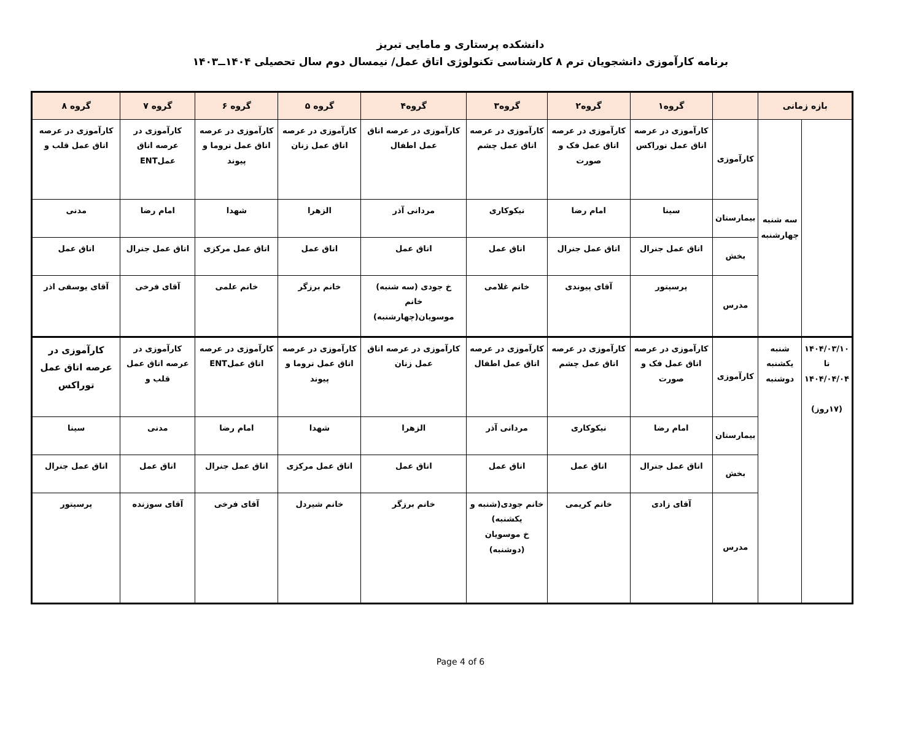دانشکده پرستاری و مامایی تبریز
برنامه کارآموزی دانشجویان ترم ۸ کارشناسی تکنولوژی اتاق عمل/ نیمسال دوم سال تحصیلی ۱۴۰۴ــ۱۴۰۳
| بازه زمانی | | | گروه۱ | گروه۲ | گروه۳ | گروه۴ | گروه ۵ | گروه ۶ | گروه ۷ | گروه ۸ |
| --- | --- | --- | --- | --- | --- | --- | --- | --- | --- | --- |
| | سه شنبه چهارشنبه | کارآموزی | کارآموزی در عرصه اتاق عمل توراکس | کارآموزی در عرصه اتاق عمل فک و صورت | کارآموزی در عرصه اتاق عمل چشم | کارآموزی در عرصه اتاق عمل اطفال | کارآموزی در عرصه اتاق عمل زنان | کارآموزی در عرصه اتاق عمل تروما و پیوند | کارآموزی در عرصه اتاق عملENT | کارآموزی در عرصه اتاق عمل قلب و |
| | | بیمارستان | سینا | امام رضا | نیکوکاری | مردانی آذر | الزهرا | شهدا | امام رضا | مدنی |
| | | بخش | اتاق عمل جنرال | اتاق عمل جنرال | اتاق عمل | اتاق عمل | اتاق عمل | اتاق عمل مرکزی | اتاق عمل جنرال | اتاق عمل |
| | | مدرس | پرسپتور | آقای پیوندی | خانم غلامی | خ جودی (سه شنبه) خانم موسویان(چهارشنبه) | خانم برزگر | خانم علمی | آقای فرخی | آقای یوسفی اذر |
| ۱۴۰۴/۰۳/۱۰ تا ۱۴۰۴/۰۴/۰۴ (۱۷روز) | شنبه یکشنبه دوشنبه | کارآموزی | کارآموزی در عرصه اتاق عمل فک و صورت | کارآموزی در عرصه اتاق عمل چشم | کارآموزی در عرصه اتاق عمل اطفال | کارآموزی در عرصه اتاق عمل زنان | کارآموزی در عرصه اتاق عمل تروما و پیوند | کارآموزی در عرصه اتاق عملENT | کارآموزی در عرصه اتاق عمل قلب و | کارآموزی در عرصه اتاق عمل توراکس |
| | | بیمارستان | امام رضا | نیکوکاری | مردانی آذر | الزهرا | شهدا | امام رضا | مدنی | سینا |
| | | بخش | اتاق عمل جنرال | اتاق عمل | اتاق عمل | اتاق عمل | اتاق عمل مرکزی | اتاق عمل جنرال | اتاق عمل | اتاق عمل جنرال |
| | | مدرس | آقای زادی | خانم کریمی | خانم جودی(شنبه و یکشنبه) خ موسویان (دوشنبه) | خانم برزگر | خانم شیردل | آقای فرخی | آقای سوزنده | پرسپتور |
Page 4 of 6